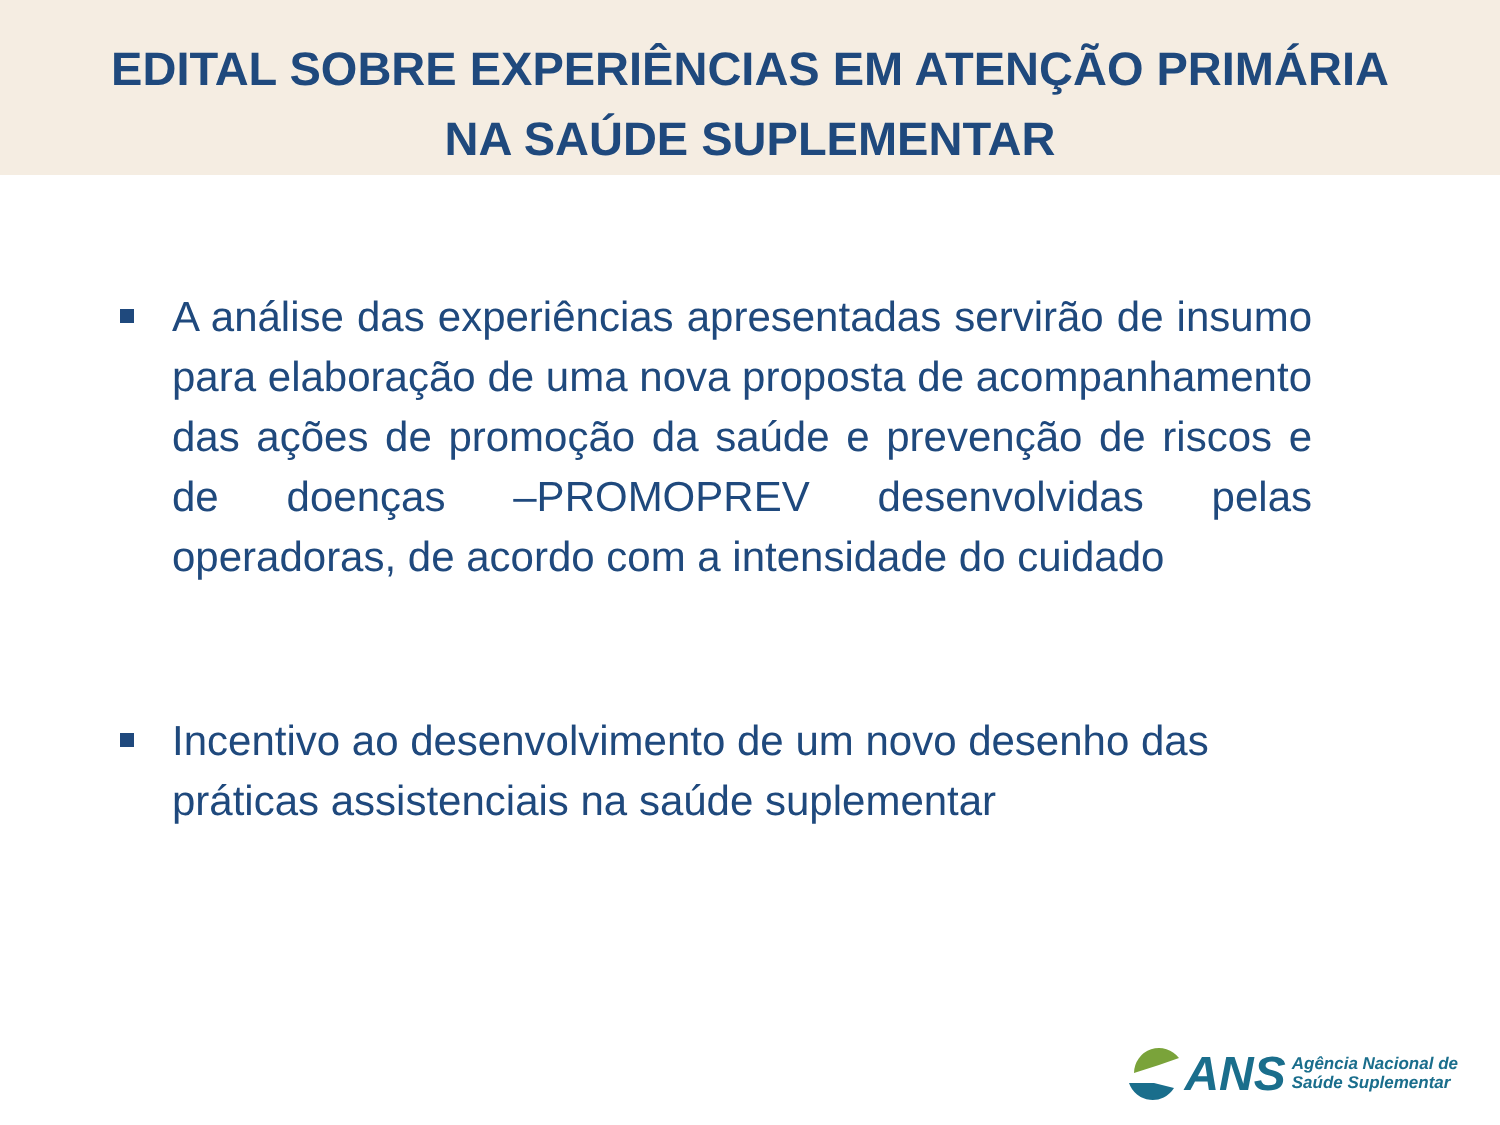EDITAL SOBRE EXPERIÊNCIAS EM ATENÇÃO PRIMÁRIA
NA SAÚDE SUPLEMENTAR
A análise das experiências apresentadas servirão de insumo para elaboração de uma nova proposta de acompanhamento das ações de promoção da saúde e prevenção de riscos e de doenças –PROMOPREV desenvolvidas pelas operadoras, de acordo com a intensidade do cuidado
Incentivo ao desenvolvimento de um novo desenho das práticas assistenciais na saúde suplementar
ANS Agência Nacional de
Saúde Suplementar